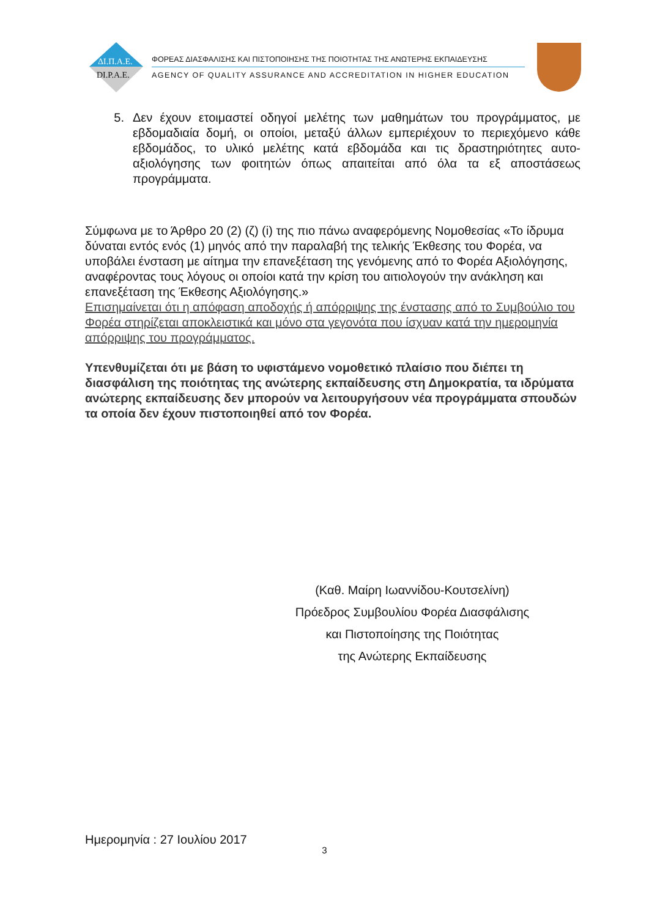ΔΙ.Π.Α.Ε.
DI.P.A.E.
ΦΟΡΕΑΣ ΔΙΑΣΦΑΛΙΣΗΣ ΚΑΙ ΠΙΣΤΟΠΟΙΗΣΗΣ ΤΗΣ ΠΟΙΟΤΗΤΑΣ ΤΗΣ ΑΝΩΤΕΡΗΣ ΕΚΠΑΙΔΕΥΣΗΣ
AGENCY OF QUALITY ASSURANCE AND ACCREDITATION IN HIGHER EDUCATION
5. Δεν έχουν ετοιμαστεί οδηγοί μελέτης των μαθημάτων του προγράμματος, με εβδομαδιαία δομή, οι οποίοι, μεταξύ άλλων εμπεριέχουν το περιεχόμενο κάθε εβδομάδος, το υλικό μελέτης κατά εβδομάδα και τις δραστηριότητες αυτο-αξιολόγησης των φοιτητών όπως απαιτείται από όλα τα εξ αποστάσεως προγράμματα.
Σύμφωνα με το Άρθρο 20 (2) (ζ) (i) της πιο πάνω αναφερόμενης Νομοθεσίας «Το ίδρυμα δύναται εντός ενός (1) μηνός από την παραλαβή της τελικής Έκθεσης του Φορέα, να υποβάλει ένσταση με αίτημα την επανεξέταση της γενόμενης από το Φορέα Αξιολόγησης, αναφέροντας τους λόγους οι οποίοι κατά την κρίση του αιτιολογούν την ανάκληση και επανεξέταση της Έκθεσης Αξιολόγησης.»
Επισημαίνεται ότι η απόφαση αποδοχής ή απόρριψης της ένστασης από το Συμβούλιο του Φορέα στηρίζεται αποκλειστικά και μόνο στα γεγονότα που ίσχυαν κατά την ημερομηνία απόρριψης του προγράμματος.
Υπενθυμίζεται ότι με βάση το υφιστάμενο νομοθετικό πλαίσιο που διέπει τη διασφάλιση της ποιότητας της ανώτερης εκπαίδευσης στη Δημοκρατία, τα ιδρύματα ανώτερης εκπαίδευσης δεν μπορούν να λειτουργήσουν νέα προγράμματα σπουδών τα οποία δεν έχουν πιστοποιηθεί από τον Φορέα.
(Καθ. Μαίρη Ιωαννίδου-Κουτσελίνη)
Πρόεδρος Συμβουλίου Φορέα Διασφάλισης
και Πιστοποίησης της Ποιότητας
της Ανώτερης Εκπαίδευσης
Ημερομηνία : 27 Ιουλίου 2017
3